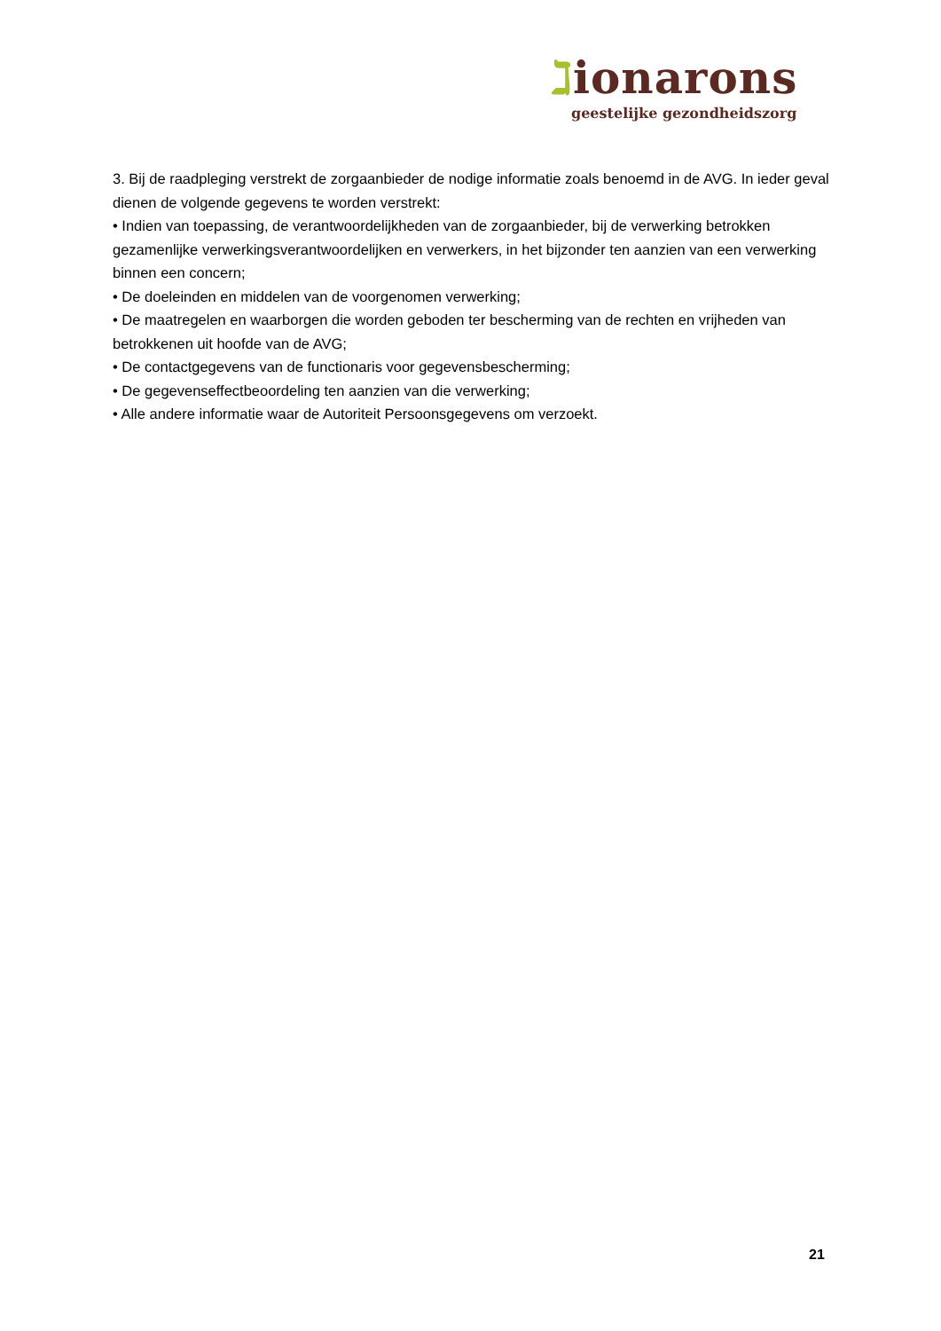ℷionarons
geestelijke gezondheidszorg
3. Bij de raadpleging verstrekt de zorgaanbieder de nodige informatie zoals benoemd in de AVG. In ieder geval dienen de volgende gegevens te worden verstrekt:
• Indien van toepassing, de verantwoordelijkheden van de zorgaanbieder, bij de verwerking betrokken gezamenlijke verwerkingsverantwoordelijken en verwerkers, in het bijzonder ten aanzien van een verwerking binnen een concern;
• De doeleinden en middelen van de voorgenomen verwerking;
• De maatregelen en waarborgen die worden geboden ter bescherming van de rechten en vrijheden van betrokkenen uit hoofde van de AVG;
• De contactgegevens van de functionaris voor gegevensbescherming;
• De gegevenseffectbeoordeling ten aanzien van die verwerking;
• Alle andere informatie waar de Autoriteit Persoonsgegevens om verzoekt.
21